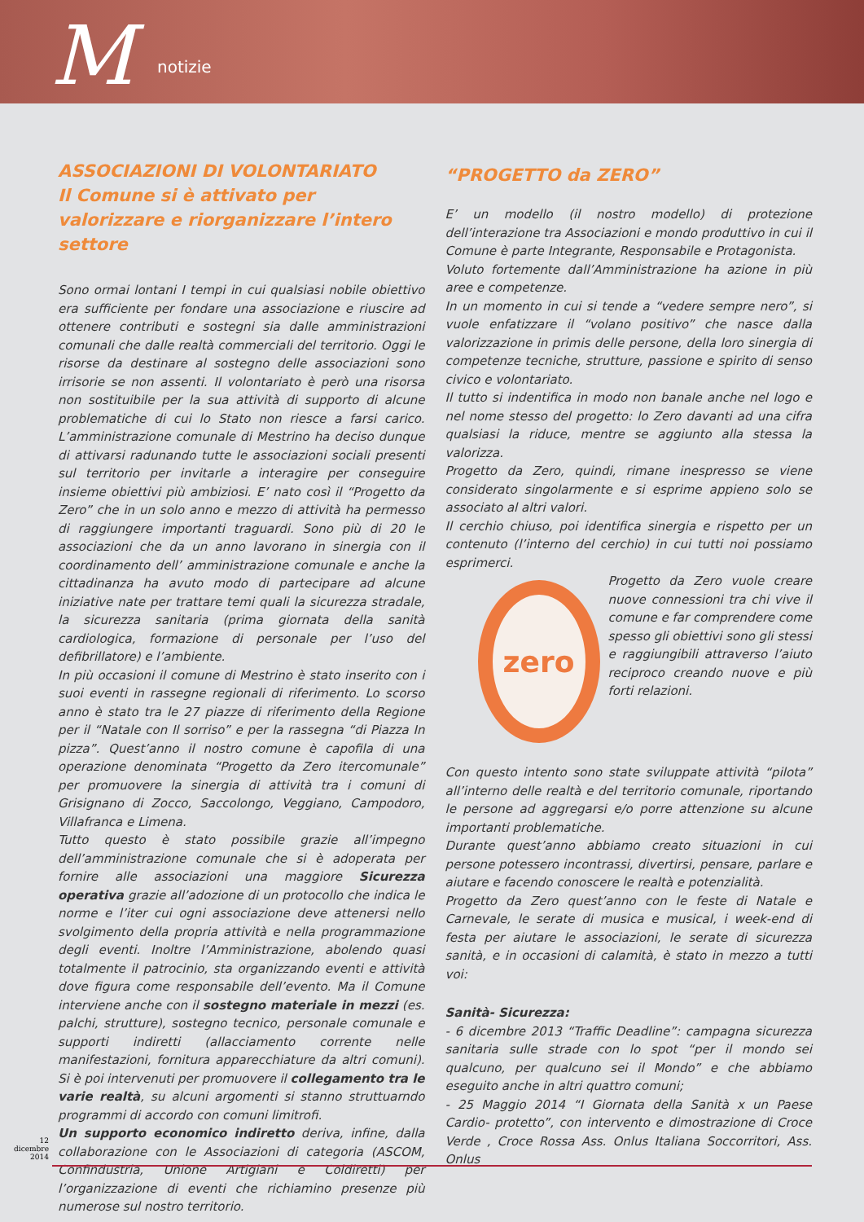M notizie
ASSOCIAZIONI DI VOLONTARIATO
Il Comune si è attivato per valorizzare e riorganizzare l’intero settore
Sono ormai lontani I tempi in cui qualsiasi nobile obiettivo era sufficiente per fondare una associazione e riuscire ad ottenere contributi e sostegni sia dalle amministrazioni comunali che dalle realtà commerciali del territorio. Oggi le risorse da destinare al sostegno delle associazioni sono irrisorie se non assenti. Il volontariato è però una risorsa non sostituibile per la sua attività di supporto di alcune problematiche di cui lo Stato non riesce a farsi carico. L’amministrazione comunale di Mestrino ha deciso dunque di attivarsi radunando tutte le associazioni sociali presenti sul territorio per invitarle a interagire per conseguire insieme obiettivi più ambiziosi. E’ nato così il “Progetto da Zero” che in un solo anno e mezzo di attività ha permesso di raggiungere importanti traguardi. Sono più di 20 le associazioni che da un anno lavorano in sinergia con il coordinamento dell’ amministrazione comunale e anche la cittadinanza ha avuto modo di partecipare ad alcune iniziative nate per trattare temi quali la sicurezza stradale, la sicurezza sanitaria (prima giornata della sanità cardiologica, formazione di personale per l’uso del defibrillatore) e l’ambiente.
In più occasioni il comune di Mestrino è stato inserito con i suoi eventi in rassegne regionali di riferimento. Lo scorso anno è stato tra le 27 piazze di riferimento della Regione per il “Natale con Il sorriso” e per la rassegna “di Piazza In pizza”. Quest’anno il nostro comune è capofila di una operazione denominata “Progetto da Zero itercomunale” per promuovere la sinergia di attività tra i comuni di Grisignano di Zocco, Saccolongo, Veggiano, Campodoro, Villafranca e Limena.
Tutto questo è stato possibile grazie all’impegno dell’amministrazione comunale che si è adoperata per fornire alle associazioni una maggiore Sicurezza operativa grazie all’adozione di un protocollo che indica le norme e l’iter cui ogni associazione deve attenersi nello svolgimento della propria attività e nella programmazione degli eventi. Inoltre l’Amministrazione, abolendo quasi totalmente il patrocinio, sta organizzando eventi e attività dove figura come responsabile dell’evento. Ma il Comune interviene anche con il sostegno materiale in mezzi (es. palchi, strutture), sostegno tecnico, personale comunale e supporti indiretti (allacciamento corrente nelle manifestazioni, fornitura apparecchiature da altri comuni). Si è poi intervenuti per promuovere il collegamento tra le varie realtà, su alcuni argomenti si stanno struttuarndo programmi di accordo con comuni limitrofi.
Un supporto economico indiretto deriva, infine, dalla collaborazione con le Associazioni di categoria (ASCOM, Confindustria, Unione Artigiani e Coldiretti) per l’organizzazione di eventi che richiamino presenze più numerose sul nostro territorio.
“PROGETTO da ZERO”
E’ un modello (il nostro modello) di protezione dell’interazione tra Associazioni e mondo produttivo in cui il Comune è parte Integrante, Responsabile e Protagonista.
Voluto fortemente dall’Amministrazione ha azione in più aree e competenze.
In un momento in cui si tende a “vedere sempre nero”, si vuole enfatizzare il “volano positivo” che nasce dalla valorizzazione in primis delle persone, della loro sinergia di competenze tecniche, strutture, passione e spirito di senso civico e volontariato.
Il tutto si indentifica in modo non banale anche nel logo e nel nome stesso del progetto: lo Zero davanti ad una cifra qualsiasi la riduce, mentre se aggiunto alla stessa la valorizza.
Progetto da Zero, quindi, rimane inespresso se viene considerato singolarmente e si esprime appieno solo se associato al altri valori.
Il cerchio chiuso, poi identifica sinergia e rispetto per un contenuto (l’interno del cerchio) in cui tutti noi possiamo esprimerci.
zero
Progetto da Zero vuole creare nuove connessioni tra chi vive il comune e far comprendere come spesso gli obiettivi sono gli stessi e raggiungibili attraverso l’aiuto reciproco creando nuove e più forti relazioni.
Con questo intento sono state sviluppate attività “pilota” all’interno delle realtà e del territorio comunale, riportando le persone ad aggregarsi e/o porre attenzione su alcune importanti problematiche.
Durante quest’anno abbiamo creato situazioni in cui persone potessero incontrassi, divertirsi, pensare, parlare e aiutare e facendo conoscere le realtà e potenzialità.
Progetto da Zero quest’anno con le feste di Natale e Carnevale, le serate di musica e musical, i week-end di festa per aiutare le associazioni, le serate di sicurezza sanità, e in occasioni di calamità, è stato in mezzo a tutti voi:
Sanità- Sicurezza:
- 6 dicembre 2013 “Traffic Deadline”: campagna sicurezza sanitaria sulle strade con lo spot “per il mondo sei qualcuno, per qualcuno sei il Mondo” e che abbiamo eseguito anche in altri quattro comuni;
- 25 Maggio 2014 “I Giornata della Sanità x un Paese Cardio- protetto”, con intervento e dimostrazione di Croce Verde , Croce Rossa Ass. Onlus Italiana Soccorritori, Ass. Onlus
12
dicembre
2014